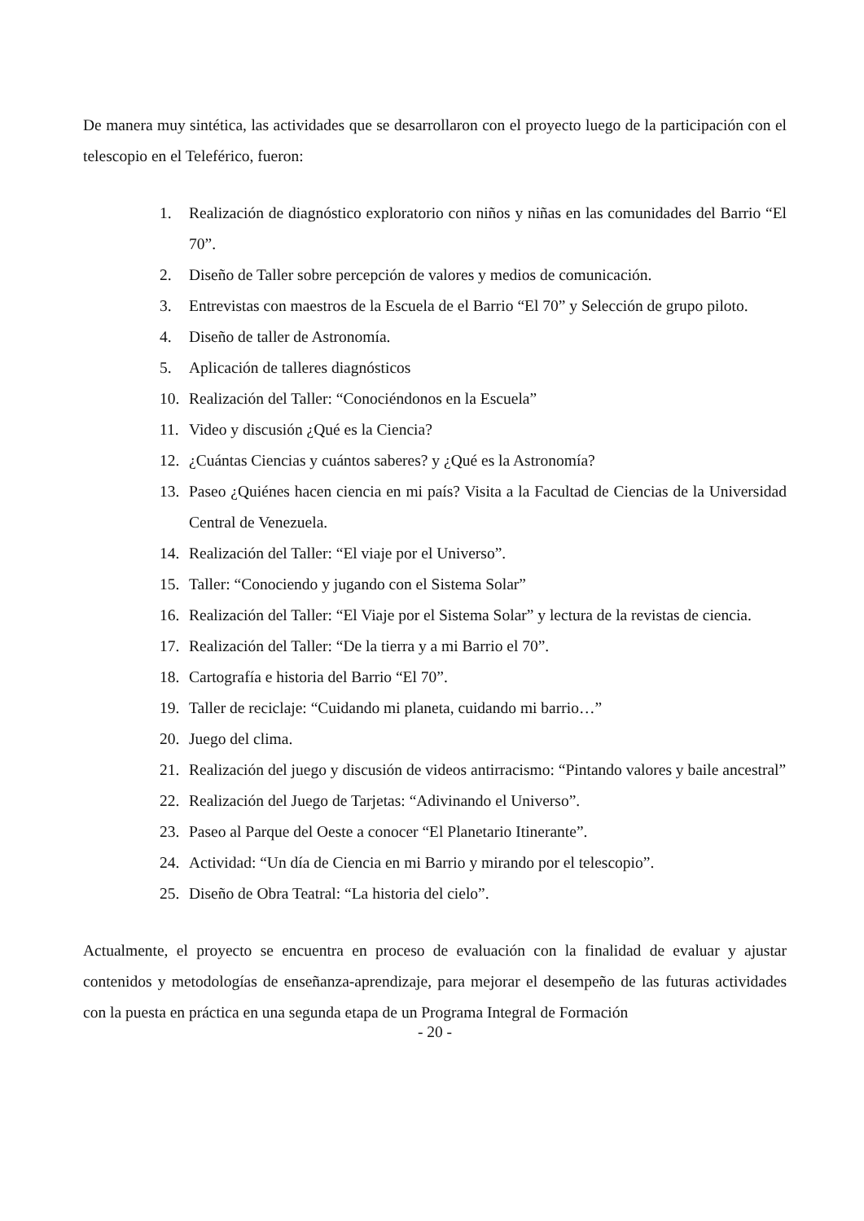De manera muy sintética, las actividades que se desarrollaron con el proyecto luego de la participación con el telescopio en el Teleférico, fueron:
1. Realización de diagnóstico exploratorio con niños y niñas en las comunidades del Barrio “El 70”.
2. Diseño de Taller sobre percepción de valores y medios de comunicación.
3. Entrevistas con maestros de la Escuela de el Barrio “El 70” y Selección de grupo piloto.
4. Diseño de taller de Astronomía.
5. Aplicación de talleres diagnósticos
10. Realización del Taller: “Conociéndonos en la Escuela”
11. Video y discusión ¿Qué es la Ciencia?
12. ¿Cuántas Ciencias y cuántos saberes? y ¿Qué es la Astronomía?
13. Paseo ¿Quiénes hacen ciencia en mi país? Visita a la Facultad de Ciencias de la Universidad Central de Venezuela.
14. Realización del Taller: “El viaje por el Universo”.
15. Taller: “Conociendo y jugando con el Sistema Solar”
16. Realización del Taller: “El Viaje por el Sistema Solar” y lectura de la revistas de ciencia.
17. Realización del Taller: “De la tierra y a mi Barrio el 70”.
18. Cartografía e historia del Barrio “El 70”.
19. Taller de reciclaje: “Cuidando mi planeta, cuidando mi barrio…”
20. Juego del clima.
21. Realización del juego y discusión de videos antirracismo: “Pintando valores y baile ancestral”
22. Realización del Juego de Tarjetas: “Adivinando el Universo”.
23. Paseo al Parque del Oeste a conocer “El Planetario Itinerante”.
24. Actividad: “Un día de Ciencia en mi Barrio y mirando por el telescopio”.
25. Diseño de Obra Teatral: “La historia del cielo”.
Actualmente, el proyecto se encuentra en proceso de evaluación con la finalidad de evaluar y ajustar contenidos y metodologías de enseñanza-aprendizaje, para mejorar el desempeño de las futuras actividades con la puesta en práctica en una segunda etapa de un Programa Integral de Formación
- 20 -